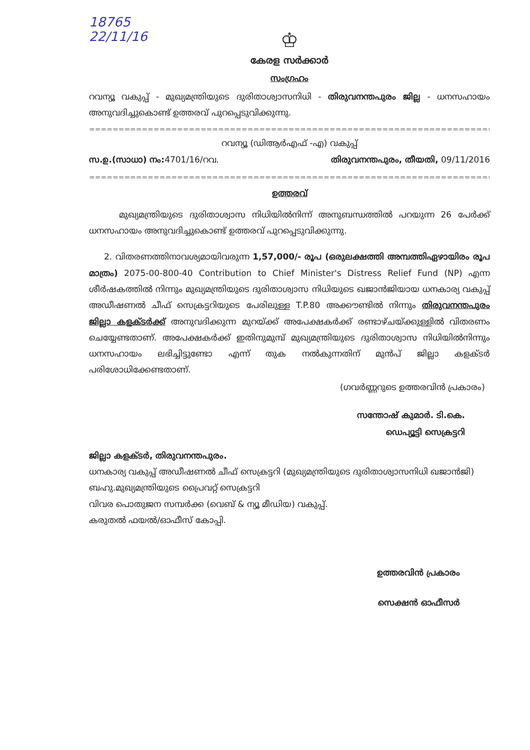18765
22/11/16
♔
കേരള സർക്കാർ
സംഗ്രഹം
റവന്യൂ വകുപ്പ് - മുഖ്യമന്ത്രിയുടെ ദുരിതാശ്വാസനിധി - തിരുവനന്തപുരം ജില്ല - ധനസഹായം അനുവദിച്ചുകൊണ്ട് ഉത്തരവ് പുറപ്പെടുവിക്കുന്നു.
=================================================================================================
റവന്യൂ (ഡിആർഎഫ് -എ) വകുപ്പ്
സ.ഉ.(സാധാ) നം: 4701/16/റവ. തിരുവനന്തപുരം, തീയതി, 09/11/2016
=================================================================================================
ഉത്തരവ്
മുഖ്യമന്ത്രിയുടെ ദുരിതാശ്വാസ നിധിയിൽനിന്ന് അനുബന്ധത്തിൽ പറയുന്ന 26 പേർക്ക് ധനസഹായം അനുവദിച്ചുകൊണ്ട് ഉത്തരവ് പുറപ്പെടുവിക്കുന്നു.
2. വിതരണത്തിനാവശ്യമായിവരുന്ന 1,57,000/- രൂപ (ഒരുലക്ഷത്തി അമ്പത്തിഏഴായിരം രൂപ മാത്രം) 2075-00-800-40 Contribution to Chief Minister's Distress Relief Fund (NP) എന്ന ശീർഷകത്തിൽ നിന്നും മുഖ്യമന്ത്രിയുടെ ദുരിതാശ്വാസ നിധിയുടെ ഖജാൻജിയായ ധനകാര്യ വകുപ്പ് അഡീഷണൽ ചീഫ് സെക്രട്ടറിയുടെ പേരിലുള്ള T.P.80 അക്കൗണ്ടിൽ നിന്നും തിരുവനന്തപുരം ജില്ലാ കളക്ടർക്ക് അനുവദിക്കുന്ന മുറയ്ക്ക് അപേക്ഷകർക്ക് രണ്ടാഴ്ചയ്ക്കുള്ളിൽ വിതരണം ചെയ്യേണ്ടതാണ്. അപേക്ഷകർക്ക് ഇതിനുമുമ്പ് മുഖ്യമന്ത്രിയുടെ ദുരിതാശ്വാസ നിധിയിൽനിന്നും ധനസഹായം ലഭിച്ചിട്ടുണ്ടോ എന്ന് തുക നൽകുന്നതിന് മുൻപ് ജില്ലാ കളക്ടർ പരിശോധിക്കേണ്ടതാണ്.
(ഗവർണ്ണറുടെ ഉത്തരവിൻ പ്രകാരം)
സന്തോഷ് കുമാർ. ടി.കെ.
ഡെപ്യൂട്ടി സെക്രട്ടറി
ജില്ലാ കളക്ടർ, തിരുവനന്തപുരം.
ധനകാര്യ വകുപ്പ് അഡീഷണൽ ചീഫ് സെക്രട്ടറി (മുഖ്യമന്ത്രിയുടെ ദുരിതാശ്വാസനിധി ഖജാൻജി)
ബഹു.മുഖ്യമന്ത്രിയുടെ പ്രൈവറ്റ് സെക്രട്ടറി
വിവര പൊതുജന സമ്പർക്ക (വെബ് & ന്യൂ മീഡിയ) വകുപ്പ്.
കരുതൽ ഫയൽ/ഓഫീസ് കോപ്പി.
ഉത്തരവിൻ പ്രകാരം
സെക്ഷൻ ഓഫീസർ